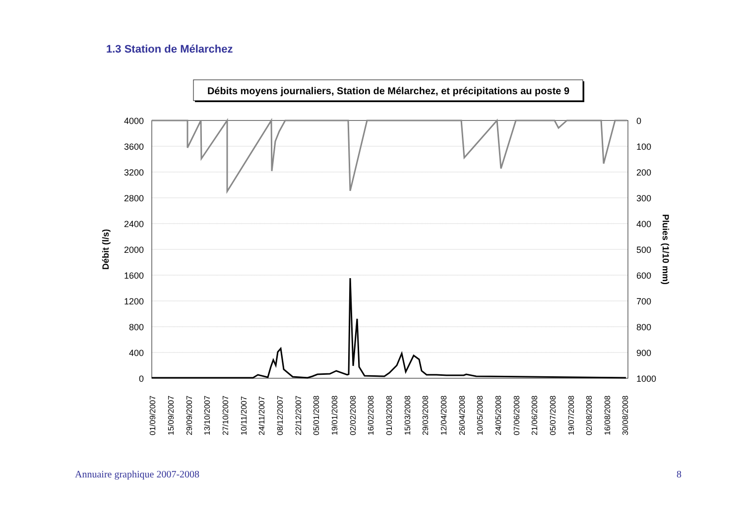1.3 Station de Mélarchez
Débits moyens journaliers, Station de Mélarchez, et précipitations au poste 9
4000
3600
3200
2800
2400
2000
1600
1200
800
400
0
0
100
200
300
400
500
600
700
800
900
1000
Débit (l/s)
Pluies (1/10 mm)
01/09/2007
15/09/2007
29/09/2007
13/10/2007
27/10/2007
10/11/2007
24/11/2007
08/12/2007
22/12/2007
05/01/2008
19/01/2008
02/02/2008
16/02/2008
01/03/2008
15/03/2008
29/03/2008
12/04/2008
26/04/2008
10/05/2008
24/05/2008
07/06/2008
21/06/2008
05/07/2008
19/07/2008
02/08/2008
16/08/2008
30/08/2008
Annuaire graphique 2007-2008 8